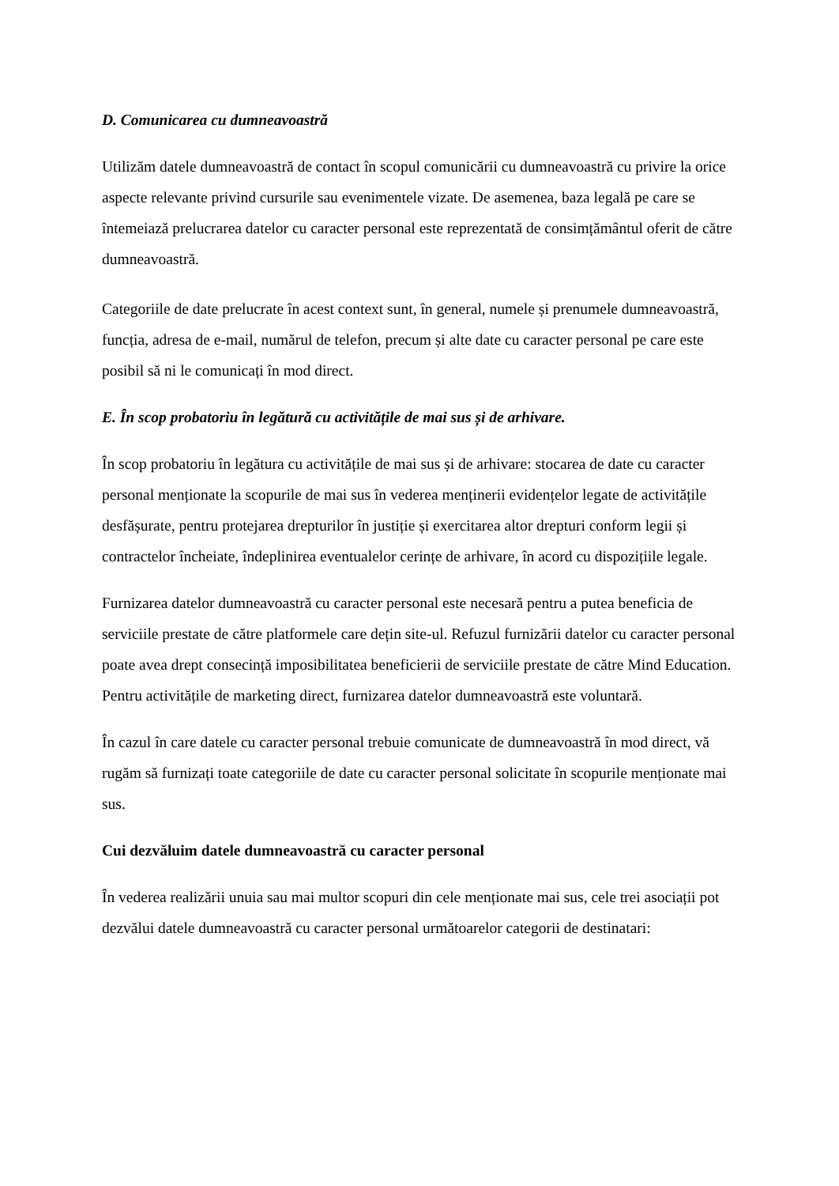D. Comunicarea cu dumneavoastră
Utilizăm datele dumneavoastră de contact în scopul comunicării cu dumneavoastră cu privire la orice aspecte relevante privind cursurile sau evenimentele vizate. De asemenea, baza legală pe care se întemeiază prelucrarea datelor cu caracter personal este reprezentată de consimțământul oferit de către dumneavoastră.
Categoriile de date prelucrate în acest context sunt, în general, numele și prenumele dumneavoastră, funcția, adresa de e-mail, numărul de telefon, precum și alte date cu caracter personal pe care este posibil să ni le comunicați în mod direct.
E. În scop probatoriu în legătură cu activitățile de mai sus și de arhivare.
În scop probatoriu în legătura cu activitățile de mai sus și de arhivare: stocarea de date cu caracter personal menționate la scopurile de mai sus în vederea menținerii evidențelor legate de activitățile desfășurate, pentru protejarea drepturilor în justiție și exercitarea altor drepturi conform legii și contractelor încheiate, îndeplinirea eventualelor cerințe de arhivare, în acord cu dispozițiile legale.
Furnizarea datelor dumneavoastră cu caracter personal este necesară pentru a putea beneficia de serviciile prestate de către platformele care dețin site-ul. Refuzul furnizării datelor cu caracter personal poate avea drept consecință imposibilitatea beneficierii de serviciile prestate de către Mind Education. Pentru activitățile de marketing direct, furnizarea datelor dumneavoastră este voluntară.
În cazul în care datele cu caracter personal trebuie comunicate de dumneavoastră în mod direct, vă rugăm să furnizați toate categoriile de date cu caracter personal solicitate în scopurile menționate mai sus.
Cui dezvăluim datele dumneavoastră cu caracter personal
În vederea realizării unuia sau mai multor scopuri din cele menționate mai sus, cele trei asociații pot dezvălui datele dumneavoastră cu caracter personal următoarelor categorii de destinatari: